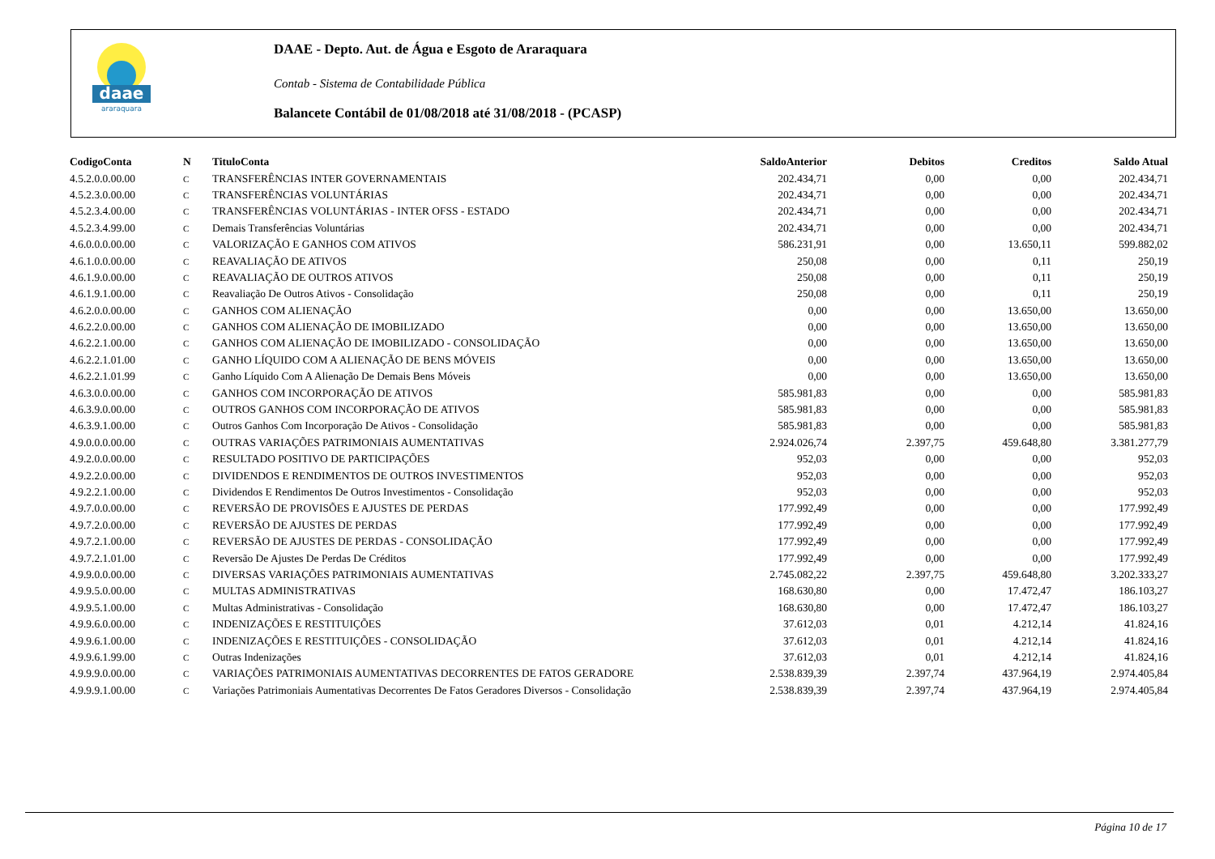daae
araraquara
DAAE - Depto. Aut. de Água e Esgoto de Araraquara
Contab - Sistema de Contabilidade Pública
Balancete Contábil de 01/08/2018 até 31/08/2018 - (PCASP)
| CodigoConta | N | TituloConta | SaldoAnterior | Debitos | Creditos | Saldo Atual |
| --- | --- | --- | --- | --- | --- | --- |
| 4.5.2.0.0.00.00 | C | TRANSFERÊNCIAS INTER GOVERNAMENTAIS | 202.434,71 | 0,00 | 0,00 | 202.434,71 |
| 4.5.2.3.0.00.00 | C | TRANSFERÊNCIAS VOLUNTÁRIAS | 202.434,71 | 0,00 | 0,00 | 202.434,71 |
| 4.5.2.3.4.00.00 | C | TRANSFERÊNCIAS VOLUNTÁRIAS - INTER OFSS - ESTADO | 202.434,71 | 0,00 | 0,00 | 202.434,71 |
| 4.5.2.3.4.99.00 | C | Demais Transferências Voluntárias | 202.434,71 | 0,00 | 0,00 | 202.434,71 |
| 4.6.0.0.0.00.00 | C | VALORIZAÇÃO E GANHOS COM ATIVOS | 586.231,91 | 0,00 | 13.650,11 | 599.882,02 |
| 4.6.1.0.0.00.00 | C | REAVALIAÇÃO DE ATIVOS | 250,08 | 0,00 | 0,11 | 250,19 |
| 4.6.1.9.0.00.00 | C | REAVALIAÇÃO DE OUTROS ATIVOS | 250,08 | 0,00 | 0,11 | 250,19 |
| 4.6.1.9.1.00.00 | C | Reavaliação De Outros Ativos - Consolidação | 250,08 | 0,00 | 0,11 | 250,19 |
| 4.6.2.0.0.00.00 | C | GANHOS COM ALIENAÇÃO | 0,00 | 0,00 | 13.650,00 | 13.650,00 |
| 4.6.2.2.0.00.00 | C | GANHOS COM ALIENAÇÃO DE IMOBILIZADO | 0,00 | 0,00 | 13.650,00 | 13.650,00 |
| 4.6.2.2.1.00.00 | C | GANHOS COM ALIENAÇÃO DE IMOBILIZADO - CONSOLIDAÇÃO | 0,00 | 0,00 | 13.650,00 | 13.650,00 |
| 4.6.2.2.1.01.00 | C | GANHO LÍQUIDO COM A ALIENAÇÃO DE BENS MÓVEIS | 0,00 | 0,00 | 13.650,00 | 13.650,00 |
| 4.6.2.2.1.01.99 | C | Ganho Líquido Com A Alienação De Demais Bens Móveis | 0,00 | 0,00 | 13.650,00 | 13.650,00 |
| 4.6.3.0.0.00.00 | C | GANHOS COM INCORPORAÇÃO DE ATIVOS | 585.981,83 | 0,00 | 0,00 | 585.981,83 |
| 4.6.3.9.0.00.00 | C | OUTROS GANHOS COM INCORPORAÇÃO DE ATIVOS | 585.981,83 | 0,00 | 0,00 | 585.981,83 |
| 4.6.3.9.1.00.00 | C | Outros Ganhos Com Incorporação De Ativos - Consolidação | 585.981,83 | 0,00 | 0,00 | 585.981,83 |
| 4.9.0.0.0.00.00 | C | OUTRAS VARIAÇÕES PATRIMONIAIS AUMENTATIVAS | 2.924.026,74 | 2.397,75 | 459.648,80 | 3.381.277,79 |
| 4.9.2.0.0.00.00 | C | RESULTADO POSITIVO DE PARTICIPAÇÕES | 952,03 | 0,00 | 0,00 | 952,03 |
| 4.9.2.2.0.00.00 | C | DIVIDENDOS E RENDIMENTOS DE OUTROS INVESTIMENTOS | 952,03 | 0,00 | 0,00 | 952,03 |
| 4.9.2.2.1.00.00 | C | Dividendos E Rendimentos De Outros Investimentos - Consolidação | 952,03 | 0,00 | 0,00 | 952,03 |
| 4.9.7.0.0.00.00 | C | REVERSÃO DE PROVISÕES E AJUSTES DE PERDAS | 177.992,49 | 0,00 | 0,00 | 177.992,49 |
| 4.9.7.2.0.00.00 | C | REVERSÃO DE AJUSTES DE PERDAS | 177.992,49 | 0,00 | 0,00 | 177.992,49 |
| 4.9.7.2.1.00.00 | C | REVERSÃO DE AJUSTES DE PERDAS - CONSOLIDAÇÃO | 177.992,49 | 0,00 | 0,00 | 177.992,49 |
| 4.9.7.2.1.01.00 | C | Reversão De Ajustes De Perdas De Créditos | 177.992,49 | 0,00 | 0,00 | 177.992,49 |
| 4.9.9.0.0.00.00 | C | DIVERSAS VARIAÇÕES PATRIMONIAIS AUMENTATIVAS | 2.745.082,22 | 2.397,75 | 459.648,80 | 3.202.333,27 |
| 4.9.9.5.0.00.00 | C | MULTAS ADMINISTRATIVAS | 168.630,80 | 0,00 | 17.472,47 | 186.103,27 |
| 4.9.9.5.1.00.00 | C | Multas Administrativas - Consolidação | 168.630,80 | 0,00 | 17.472,47 | 186.103,27 |
| 4.9.9.6.0.00.00 | C | INDENIZAÇÕES E RESTITUIÇÕES | 37.612,03 | 0,01 | 4.212,14 | 41.824,16 |
| 4.9.9.6.1.00.00 | C | INDENIZAÇÕES E RESTITUIÇÕES - CONSOLIDAÇÃO | 37.612,03 | 0,01 | 4.212,14 | 41.824,16 |
| 4.9.9.6.1.99.00 | C | Outras Indenizações | 37.612,03 | 0,01 | 4.212,14 | 41.824,16 |
| 4.9.9.9.0.00.00 | C | VARIAÇÕES PATRIMONIAIS AUMENTATIVAS DECORRENTES DE FATOS GERADORE | 2.538.839,39 | 2.397,74 | 437.964,19 | 2.974.405,84 |
| 4.9.9.9.1.00.00 | C | Variações Patrimoniais Aumentativas Decorrentes De Fatos Geradores Diversos - Consolidação | 2.538.839,39 | 2.397,74 | 437.964,19 | 2.974.405,84 |
Página 10 de 17